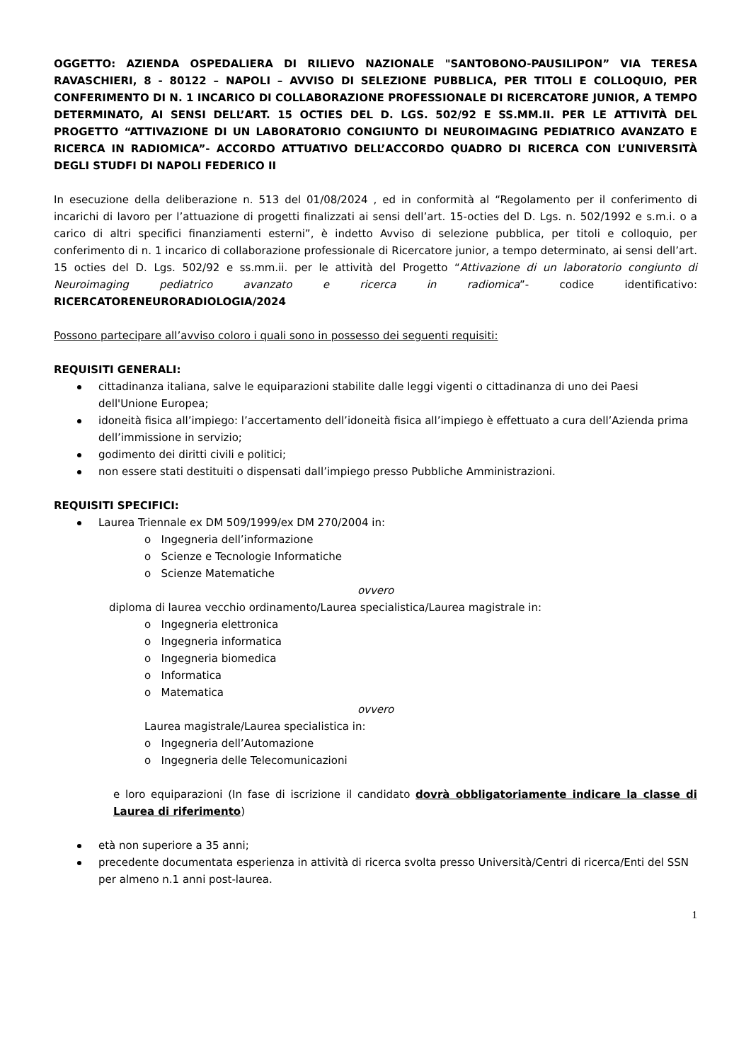OGGETTO: AZIENDA OSPEDALIERA DI RILIEVO NAZIONALE "SANTOBONO-PAUSILIPON” VIA TERESA RAVASCHIERI, 8 - 80122 – NAPOLI – AVVISO DI SELEZIONE PUBBLICA, PER TITOLI E COLLOQUIO, PER CONFERIMENTO DI N. 1 INCARICO DI COLLABORAZIONE PROFESSIONALE DI RICERCATORE JUNIOR, A TEMPO DETERMINATO, AI SENSI DELL’ART. 15 OCTIES DEL D. LGS. 502/92 E SS.MM.II. PER LE ATTIVITÀ DEL PROGETTO “ATTIVAZIONE DI UN LABORATORIO CONGIUNTO DI NEUROIMAGING PEDIATRICO AVANZATO E RICERCA IN RADIOMICA”- ACCORDO ATTUATIVO DELL’ACCORDO QUADRO DI RICERCA CON L’UNIVERSITÀ DEGLI STUDFI DI NAPOLI FEDERICO II
In esecuzione della deliberazione n. 513 del 01/08/2024 , ed in conformità al “Regolamento per il conferimento di incarichi di lavoro per l’attuazione di progetti finalizzati ai sensi dell’art. 15-octies del D. Lgs. n. 502/1992 e s.m.i. o a carico di altri specifici finanziamenti esterni”, è indetto Avviso di selezione pubblica, per titoli e colloquio, per conferimento di n. 1 incarico di collaborazione professionale di Ricercatore junior, a tempo determinato, ai sensi dell’art. 15 octies del D. Lgs. 502/92 e ss.mm.ii. per le attività del Progetto “Attivazione di un laboratorio congiunto di Neuroimaging pediatrico avanzato e ricerca in radiomica”- codice identificativo: RICERCATORENEURORADIOLOGIA/2024
Possono partecipare all’avviso coloro i quali sono in possesso dei seguenti requisiti:
REQUISITI GENERALI:
cittadinanza italiana, salve le equiparazioni stabilite dalle leggi vigenti o cittadinanza di uno dei Paesi dell'Unione Europea;
idoneità fisica all’impiego: l’accertamento dell’idoneità fisica all’impiego è effettuato a cura dell’Azienda prima dell’immissione in servizio;
godimento dei diritti civili e politici;
non essere stati destituiti o dispensati dall’impiego presso Pubbliche Amministrazioni.
REQUISITI SPECIFICI:
Laurea Triennale ex DM 509/1999/ex DM 270/2004 in:
o Ingegneria dell’informazione
o Scienze e Tecnologie Informatiche
o Scienze Matematiche
ovvero
diploma di laurea vecchio ordinamento/Laurea specialistica/Laurea magistrale in:
o Ingegneria elettronica
o Ingegneria informatica
o Ingegneria biomedica
o Informatica
o Matematica
ovvero
Laurea magistrale/Laurea specialistica in:
o Ingegneria dell’Automazione
o Ingegneria delle Telecomunicazioni
e loro equiparazioni (In fase di iscrizione il candidato dovrà obbligatoriamente indicare la classe di Laurea di riferimento)
età non superiore a 35 anni;
precedente documentata esperienza in attività di ricerca svolta presso Università/Centri di ricerca/Enti del SSN per almeno n.1 anni post-laurea.
1